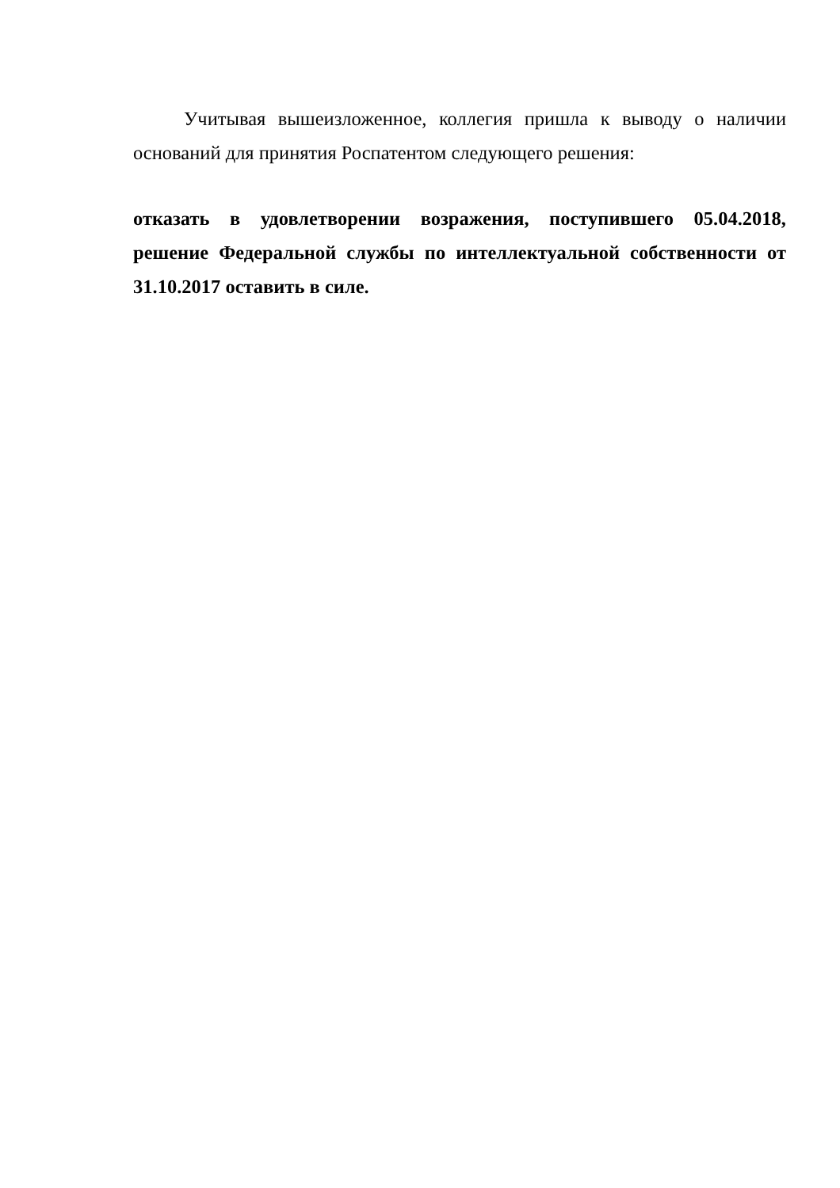Учитывая вышеизложенное, коллегия пришла к выводу о наличии оснований для принятия Роспатентом следующего решения:
отказать в удовлетворении возражения, поступившего 05.04.2018, решение Федеральной службы по интеллектуальной собственности от 31.10.2017 оставить в силе.